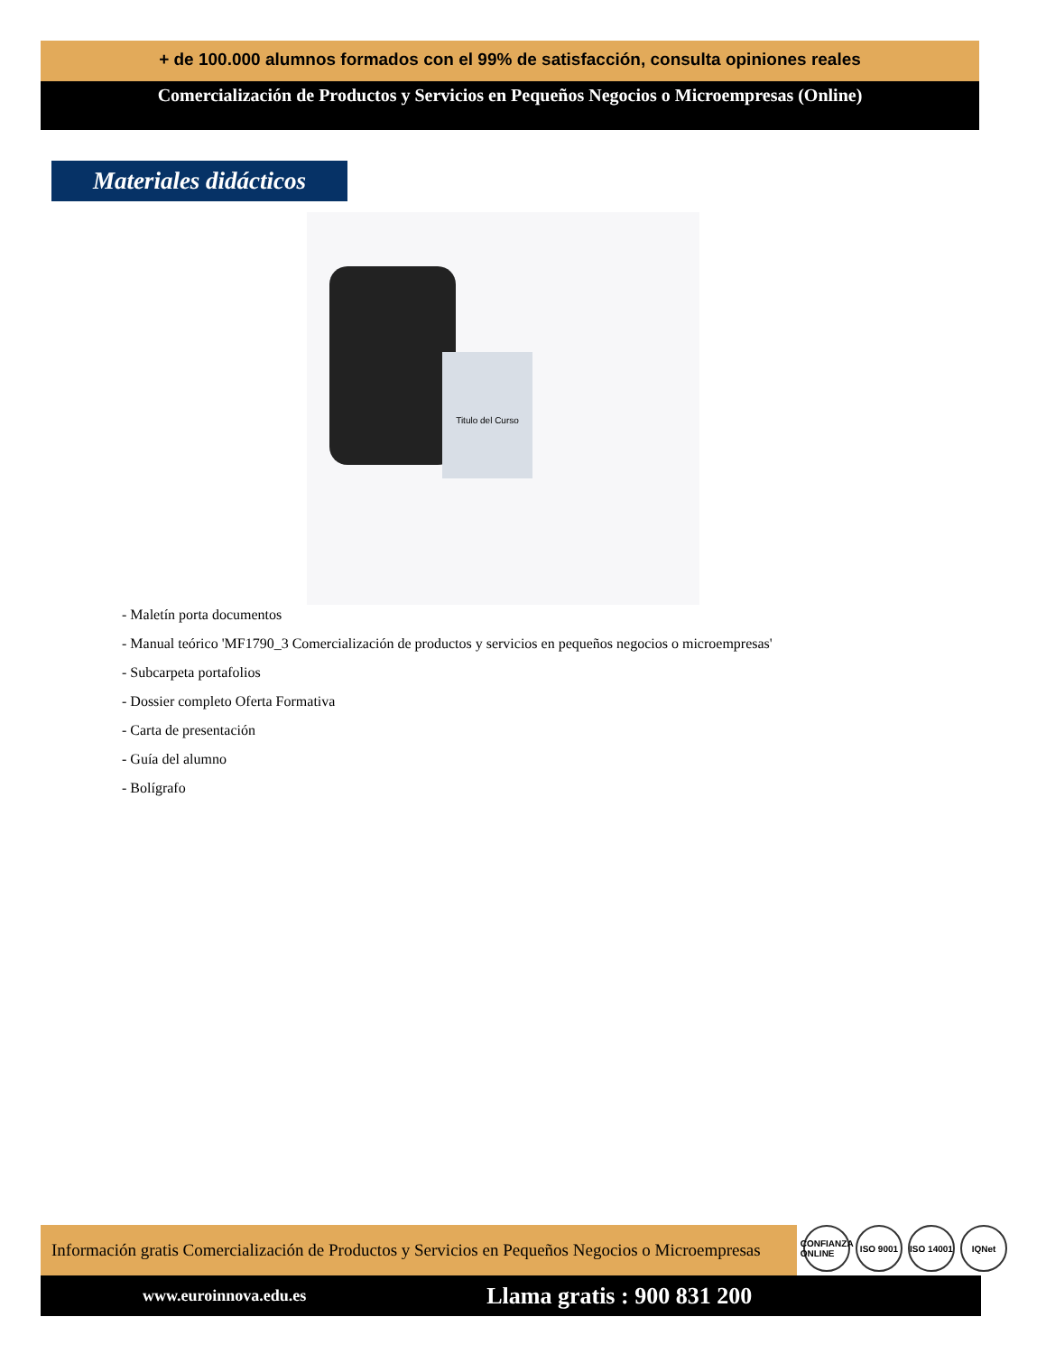+ de 100.000 alumnos formados con el 99% de satisfacción, consulta opiniones reales
Comercialización de Productos y Servicios en Pequeños Negocios o Microempresas (Online)
Materiales didácticos
Titulo del Curso
- Maletín porta documentos
- Manual teórico 'MF1790_3 Comercialización de productos y servicios en pequeños negocios o microempresas'
- Subcarpeta portafolios
- Dossier completo Oferta Formativa
- Carta de presentación
- Guía del alumno
- Bolígrafo
Información gratis Comercialización de Productos y Servicios en Pequeños Negocios o Microempresas
CONFIANZA ONLINE ISO 9001 ISO 14001 IQNet
www.euroinnova.edu.es Llama gratis : 900 831 200